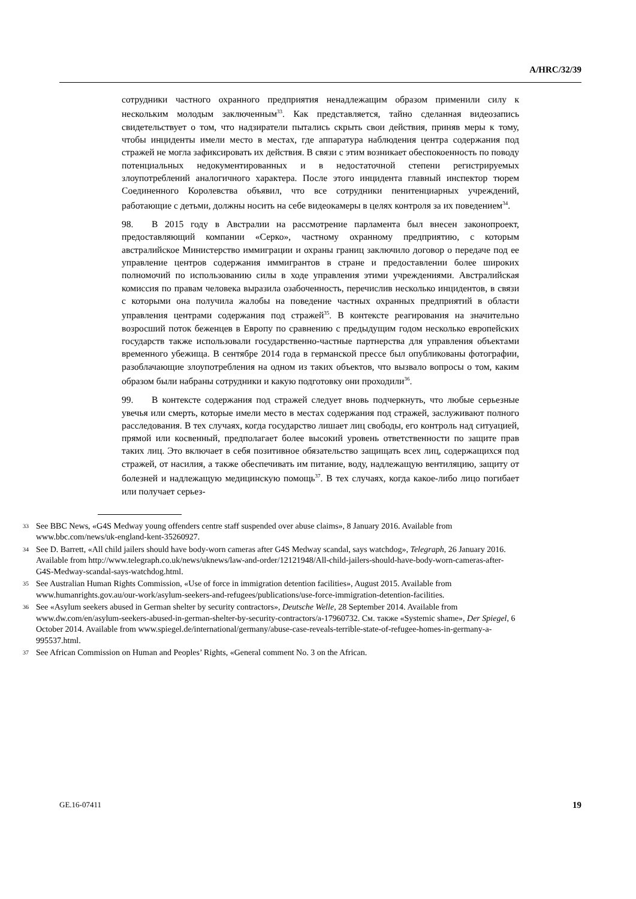A/HRC/32/39
сотрудники частного охранного предприятия ненадлежащим образом применили силу к нескольким молодым заключенным<sup>33</sup>. Как представляется, тайно сделанная видеозапись свидетельствует о том, что надзиратели пытались скрыть свои действия, приняв меры к тому, чтобы инциденты имели место в местах, где аппаратура наблюдения центра содержания под стражей не могла зафиксировать их действия. В связи с этим возникает обеспокоенность по поводу потенциальных недокументированных и в недостаточной степени регистрируемых злоупотреблений аналогичного характера. После этого инцидента главный инспектор тюрем Соединенного Королевства объявил, что все сотрудники пенитенциарных учреждений, работающие с детьми, должны носить на себе видеокамеры в целях контроля за их поведением<sup>34</sup>.
98. В 2015 году в Австралии на рассмотрение парламента был внесен законопроект, предоставляющий компании «Серко», частному охранному предприятию, с которым австралийское Министерство иммиграции и охраны границ заключило договор о передаче под ее управление центров содержания иммигрантов в стране и предоставлении более широких полномочий по использованию силы в ходе управления этими учреждениями. Австралийская комиссия по правам человека выразила озабоченность, перечислив несколько инцидентов, в связи с которыми она получила жалобы на поведение частных охранных предприятий в области управления центрами содержания под стражей<sup>35</sup>. В контексте реагирования на значительно возросший поток беженцев в Европу по сравнению с предыдущим годом несколько европейских государств также использовали государственно-частные партнерства для управления объектами временного убежища. В сентябре 2014 года в германской прессе был опубликованы фотографии, разоблачающие злоупотребления на одном из таких объектов, что вызвало вопросы о том, каким образом были набраны сотрудники и какую подготовку они проходили<sup>36</sup>.
99. В контексте содержания под стражей следует вновь подчеркнуть, что любые серьезные увечья или смерть, которые имели место в местах содержания под стражей, заслуживают полного расследования. В тех случаях, когда государство лишает лиц свободы, его контроль над ситуацией, прямой или косвенный, предполагает более высокий уровень ответственности по защите прав таких лиц. Это включает в себя позитивное обязательство защищать всех лиц, содержащихся под стражей, от насилия, а также обеспечивать им питание, воду, надлежащую вентиляцию, защиту от болезней и надлежащую медицинскую помощь<sup>37</sup>. В тех случаях, когда какое-либо лицо погибает или получает серьез-
33 See BBC News, «G4S Medway young offenders centre staff suspended over abuse claims», 8 January 2016. Available from www.bbc.com/news/uk-england-kent-35260927.
34 See D. Barrett, «All child jailers should have body-worn cameras after G4S Medway scandal, says watchdog», Telegraph, 26 January 2016. Available from http://www.telegraph.co.uk/news/uknews/law-and-order/12121948/All-child-jailers-should-have-body-worn-cameras-after-G4S-Medway-scandal-says-watchdog.html.
35 See Australian Human Rights Commission, «Use of force in immigration detention facilities», August 2015. Available from www.humanrights.gov.au/our-work/asylum-seekers-and-refugees/publications/use-force-immigration-detention-facilities.
36 See «Asylum seekers abused in German shelter by security contractors», Deutsche Welle, 28 September 2014. Available from www.dw.com/en/asylum-seekers-abused-in-german-shelter-by-security-contractors/a-17960732. См. также «Systemic shame», Der Spiegel, 6 October 2014. Available from www.spiegel.de/international/germany/abuse-case-reveals-terrible-state-of-refugee-homes-in-germany-a-995537.html.
37 See African Commission on Human and Peoples’ Rights, «General comment No. 3 on the African.
GE.16-07411 19